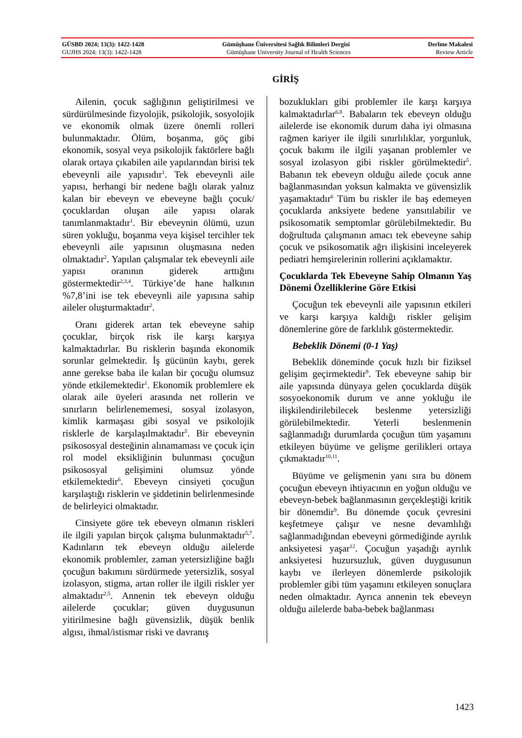GÜSBD 2024; 13(3): 1422-1428 Gümüşhane Üniversitesi Sağlık Bilimleri Dergisi Derlme Makalesi
GUJHS 2024; 13(3): 1422-1428 Gümüşhane University Journal of Health Sciences Review Article
GİRİŞ
Ailenin, çocuk sağlığının geliştirilmesi ve sürdürülmesinde fizyolojik, psikolojik, sosyolojik ve ekonomik olmak üzere önemli rolleri bulunmaktadır. Ölüm, boşanma, göç gibi ekonomik, sosyal veya psikolojik faktörlere bağlı olarak ortaya çıkabilen aile yapılarından birisi tek ebeveynli aile yapısıdır<sup>1</sup>. Tek ebeveynli aile yapısı, herhangi bir nedene bağlı olarak yalnız kalan bir ebeveyn ve ebeveyne bağlı çocuk/çocuklardan oluşan aile yapısı olarak tanımlanmaktadır<sup>1</sup>. Bir ebeveynin ölümü, uzun süren yokluğu, boşanma veya kişisel tercihler tek ebeveynli aile yapısının oluşmasına neden olmaktadır<sup>2</sup>. Yapılan çalışmalar tek ebeveynli aile yapısı oranının giderek arttığını göstermektedir<sup>2,3,4</sup>. Türkiye’de hane halkının %7,8’ini ise tek ebeveynli aile yapısına sahip aileler oluşturmaktadır<sup>2</sup>.
Oranı giderek artan tek ebeveyne sahip çocuklar, birçok risk ile karşı karşıya kalmaktadırlar. Bu risklerin başında ekonomik sorunlar gelmektedir. İş gücünün kaybı, gerek anne gerekse baba ile kalan bir çocuğu olumsuz yönde etkilemektedir<sup>1</sup>. Ekonomik problemlere ek olarak aile üyeleri arasında net rollerin ve sınırların belirlenememesi, sosyal izolasyon, kimlik karmaşası gibi sosyal ve psikolojik risklerle de karşılaşılmaktadır<sup>5</sup>. Bir ebeveynin psikososyal desteğinin alınamaması ve çocuk için rol model eksikliğinin bulunması çocuğun psikososyal gelişimini olumsuz yönde etkilemektedir<sup>6</sup>. Ebeveyn cinsiyeti çocuğun karşılaştığı risklerin ve şiddetinin belirlenmesinde de belirleyici olmaktadır.
Cinsiyete göre tek ebeveyn olmanın riskleri ile ilgili yapılan birçok çalışma bulunmaktadır<sup>5,7</sup>. Kadınların tek ebeveyn olduğu ailelerde ekonomik problemler, zaman yetersizliğine bağlı çocuğun bakımını sürdürmede yetersizlik, sosyal izolasyon, stigma, artan roller ile ilgili riskler yer almaktadır<sup>2,5</sup>. Annenin tek ebeveyn olduğu ailelerde çocuklar; güven duygusunun yitirilmesine bağlı güvensizlik, düşük benlik algısı, ihmal/istismar riski ve davranış
bozuklukları gibi problemler ile karşı karşıya kalmaktadırlar<sup>6,8</sup>. Babaların tek ebeveyn olduğu ailelerde ise ekonomik durum daha iyi olmasına rağmen kariyer ile ilgili sınırlılıklar, yorgunluk, çocuk bakımı ile ilgili yaşanan problemler ve sosyal izolasyon gibi riskler görülmektedir<sup>5</sup>. Babanın tek ebeveyn olduğu ailede çocuk anne bağlanmasından yoksun kalmakta ve güvensizlik yaşamaktadır<sup>6</sup> Tüm bu riskler ile baş edemeyen çocuklarda anksiyete bedene yansıtılabilir ve psikosomatik semptomlar görülebilmektedir. Bu doğrultuda çalışmanın amacı tek ebeveyne sahip çocuk ve psikosomatik ağrı ilişkisini inceleyerek pediatri hemşirelerinin rollerini açıklamaktır.
Çocuklarda Tek Ebeveyne Sahip Olmanın Yaş Dönemi Özelliklerine Göre Etkisi
Çocuğun tek ebeveynli aile yapısının etkileri ve karşı karşıya kaldığı riskler gelişim dönemlerine göre de farklılık göstermektedir.
Bebeklik Dönemi (0-1 Yaş)
Bebeklik döneminde çocuk hızlı bir fiziksel gelişim geçirmektedir<sup>9</sup>. Tek ebeveyne sahip bir aile yapısında dünyaya gelen çocuklarda düşük sosyoekonomik durum ve anne yokluğu ile ilişkilendirilebilecek beslenme yetersizliği görülebilmektedir. Yeterli beslenmenin sağlanmadığı durumlarda çocuğun tüm yaşamını etkileyen büyüme ve gelişme gerilikleri ortaya çıkmaktadır<sup>10,11</sup>.
Büyüme ve gelişmenin yanı sıra bu dönem çocuğun ebeveyn ihtiyacının en yoğun olduğu ve ebeveyn-bebek bağlanmasının gerçekleştiği kritik bir dönemdir<sup>9</sup>. Bu dönemde çocuk çevresini keşfetmeye çalışır ve nesne devamlılığı sağlanmadığından ebeveyni görmediğinde ayrılık anksiyetesi yaşar<sup>12</sup>. Çocuğun yaşadığı ayrılık anksiyetesi huzursuzluk, güven duygusunun kaybı ve ilerleyen dönemlerde psikolojik problemler gibi tüm yaşamını etkileyen sonuçlara neden olmaktadır. Ayrıca annenin tek ebeveyn olduğu ailelerde baba-bebek bağlanması
1423